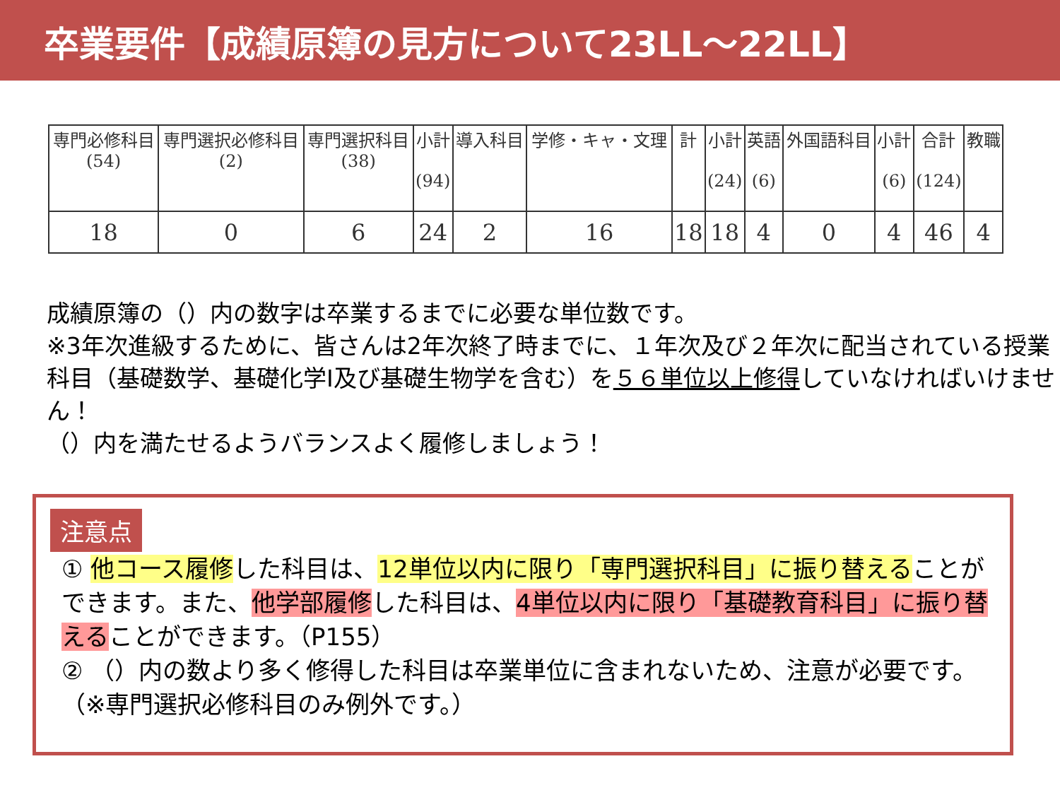卒業要件【成績原簿の見方について23LL～22LL】
| 専門必修科目 (54) | 専門選択必修科目 (2) | 専門選択科目 (38) | 小計 (94) | 導入科目 | 学修・キャ・文理 | 計 | 小計 (24) | 英語 (6) | 外国語科目 | 小計 (6) | 合計 (124) | 教職 |
| --- | --- | --- | --- | --- | --- | --- | --- | --- | --- | --- | --- | --- |
| 18 | 0 | 6 | 24 | 2 | 16 | 18 | 18 | 4 | 0 | 4 | 46 | 4 |
成績原簿の（）内の数字は卒業するまでに必要な単位数です。
※3年次進級するために、皆さんは2年次終了時までに、１年次及び２年次に配当されている授業科目（基礎数学、基礎化学Ⅰ及び基礎生物学を含む）を５６単位以上修得していなければいけません！
（）内を満たせるようバランスよく履修しましょう！
注意点
① 他コース履修した科目は、12単位以内に限り「専門選択科目」に振り替えることができます。また、他学部履修した科目は、4単位以内に限り「基礎教育科目」に振り替えることができます。（P155）
② （）内の数より多く修得した科目は卒業単位に含まれないため、注意が必要です。（※専門選択必修科目のみ例外です。）